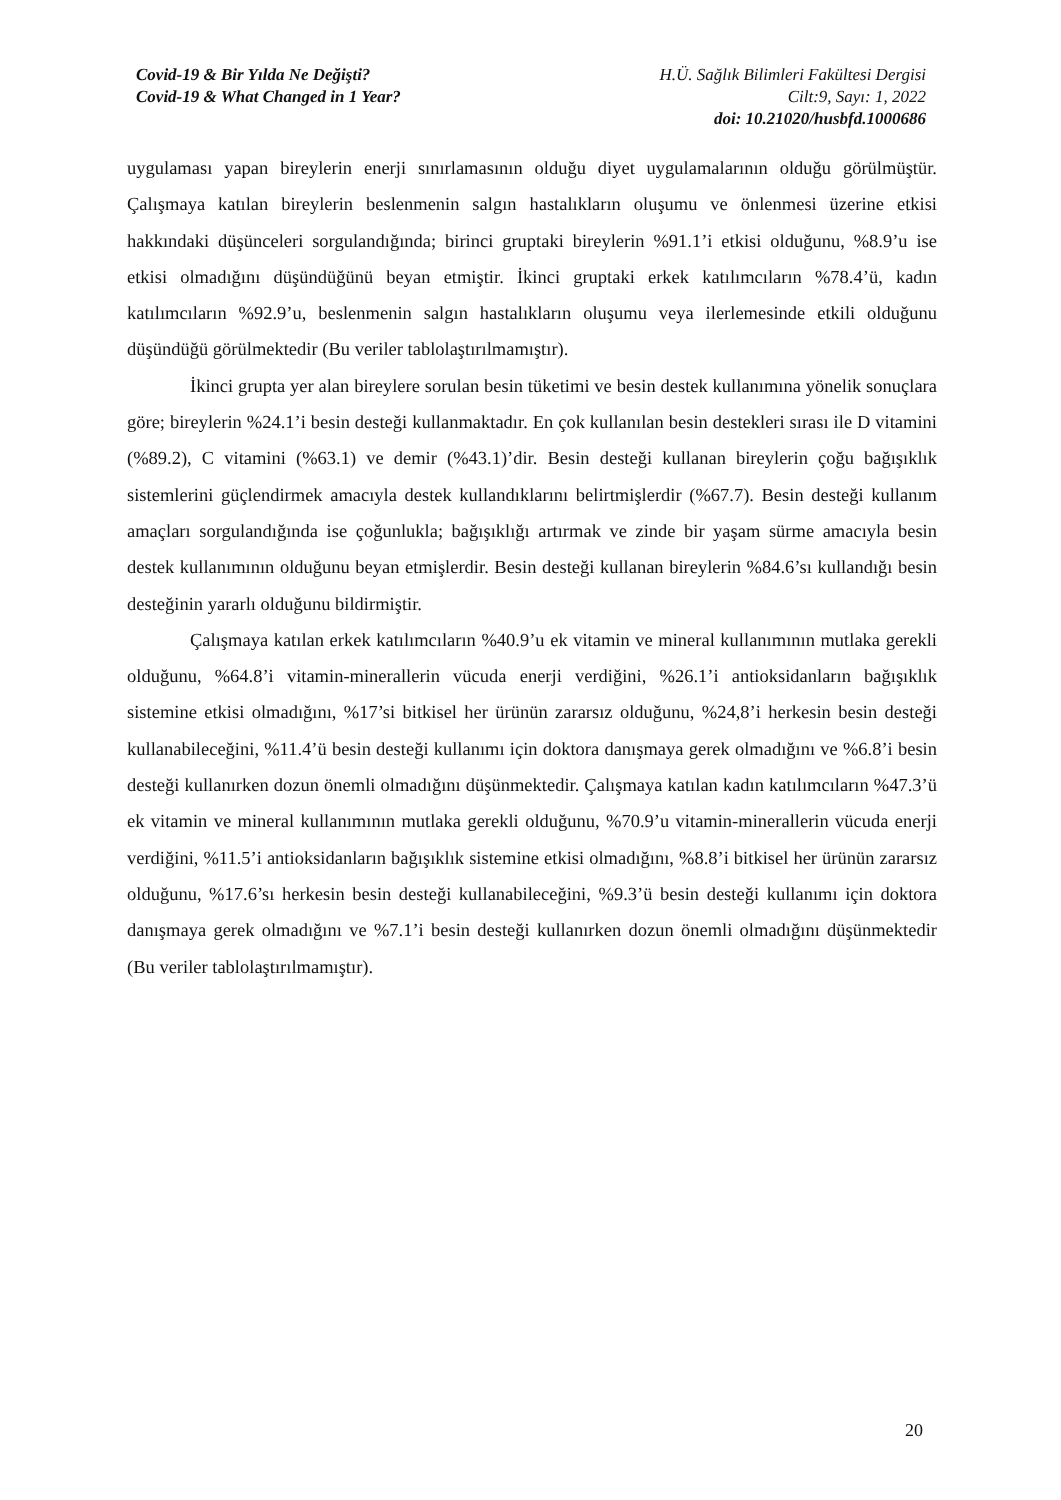Covid-19 & Bir Yılda Ne Değişti?
Covid-19 & What Changed in 1 Year?
H.Ü. Sağlık Bilimleri Fakültesi Dergisi
Cilt:9, Sayı: 1, 2022
doi: 10.21020/husbfd.1000686
uygulaması yapan bireylerin enerji sınırlamasının olduğu diyet uygulamalarının olduğu görülmüştür. Çalışmaya katılan bireylerin beslenmenin salgın hastalıkların oluşumu ve önlenmesi üzerine etkisi hakkındaki düşünceleri sorgulandığında; birinci gruptaki bireylerin %91.1’i etkisi olduğunu, %8.9’u ise etkisi olmadığını düşündüğünü beyan etmiştir. İkinci gruptaki erkek katılımcıların %78.4’ü, kadın katılımcıların %92.9’u, beslenmenin salgın hastalıkların oluşumu veya ilerlemesinde etkili olduğunu düşündüğü görülmektedir (Bu veriler tablolaştırılmamıştır).
İkinci grupta yer alan bireylere sorulan besin tüketimi ve besin destek kullanımına yönelik sonuçlara göre; bireylerin %24.1’i besin desteği kullanmaktadır. En çok kullanılan besin destekleri sırası ile D vitamini (%89.2), C vitamini (%63.1) ve demir (%43.1)’dir. Besin desteği kullanan bireylerin çoğu bağışıklık sistemlerini güçlendirmek amacıyla destek kullandıklarını belirtmişlerdir (%67.7). Besin desteği kullanım amaçları sorgulandığında ise çoğunlukla; bağışıklığı artırmak ve zinde bir yaşam sürme amacıyla besin destek kullanımının olduğunu beyan etmişlerdir. Besin desteği kullanan bireylerin %84.6’sı kullandığı besin desteğinin yararlı olduğunu bildirmiştir.
Çalışmaya katılan erkek katılımcıların %40.9’u ek vitamin ve mineral kullanımının mutlaka gerekli olduğunu, %64.8’i vitamin-minerallerin vücuda enerji verdiğini, %26.1’i antioksidanların bağışıklık sistemine etkisi olmadığını, %17’si bitkisel her ürünün zararsız olduğunu, %24,8’i herkesin besin desteği kullanabileceğini, %11.4’ü besin desteği kullanımı için doktora danışmaya gerek olmadığını ve %6.8’i besin desteği kullanırken dozun önemli olmadığını düşünmektedir. Çalışmaya katılan kadın katılımcıların %47.3’ü ek vitamin ve mineral kullanımının mutlaka gerekli olduğunu, %70.9’u vitamin-minerallerin vücuda enerji verdiğini, %11.5’i antioksidanların bağışıklık sistemine etkisi olmadığını, %8.8’i bitkisel her ürünün zararsız olduğunu, %17.6’sı herkesin besin desteği kullanabileceğini, %9.3’ü besin desteği kullanımı için doktora danışmaya gerek olmadığını ve %7.1’i besin desteği kullanırken dozun önemli olmadığını düşünmektedir (Bu veriler tablolaştırılmamıştır).
20